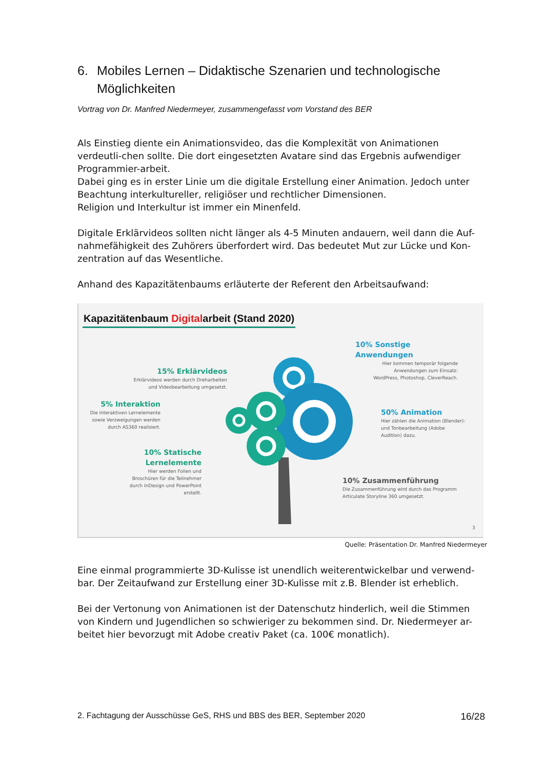6. Mobiles Lernen – Didaktische Szenarien und technologische Möglichkeiten
Vortrag von Dr. Manfred Niedermeyer, zusammengefasst vom Vorstand des BER
Als Einstieg diente ein Animationsvideo, das die Komplexität von Animationen verdeutli-chen sollte. Die dort eingesetzten Avatare sind das Ergebnis aufwendiger Programmier-arbeit.
Dabei ging es in erster Linie um die digitale Erstellung einer Animation. Jedoch unter Beachtung interkultureller, religiöser und rechtlicher Dimensionen.
Religion und Interkultur ist immer ein Minenfeld.
Digitale Erklärvideos sollten nicht länger als 4-5 Minuten andauern, weil dann die Auf-nahmefähigkeit des Zuhörers überfordert wird. Das bedeutet Mut zur Lücke und Kon-zentration auf das Wesentliche.
Anhand des Kapazitätenbaums erläuterte der Referent den Arbeitsaufwand:
Kapazitätenbaum Digitalarbeit (Stand 2020)
10% Sonstige Anwendungen
Hier kommen temporär folgende
Anwendungen zum Einsatz:
WordPress, Photoshop, CleverReach.
15% Erklärvideos
Erklärvideos werden durch Dreharbeiten
und Videobearbeitung umgesetzt.
5% Interaktion
Die interaktiven Lernelemente
sowie Verzweigungen werden
durch AS360 realisiert.
50% Animation
Hier zählen die Animation (Blender)-
und Tonbearbeitung (Adobe
Audition) dazu.
10% Statische Lernelemente
Hier werden Folien und
Broschüren für die Teilnehmer
durch InDesign und PowerPoint
erstellt.
10% Zusammenführung
Die Zusammenführung wird durch das Programm
Articulate Storyline 360 umgesetzt.
3
Quelle: Präsentation Dr. Manfred Niedermeyer
Eine einmal programmierte 3D-Kulisse ist unendlich weiterentwickelbar und verwend-bar. Der Zeitaufwand zur Erstellung einer 3D-Kulisse mit z.B. Blender ist erheblich.
Bei der Vertonung von Animationen ist der Datenschutz hinderlich, weil die Stimmen von Kindern und Jugendlichen so schwieriger zu bekommen sind. Dr. Niedermeyer ar-beitet hier bevorzugt mit Adobe creativ Paket (ca. 100€ monatlich).
2. Fachtagung der Ausschüsse GeS, RHS und BBS des BER, September 2020 16/28